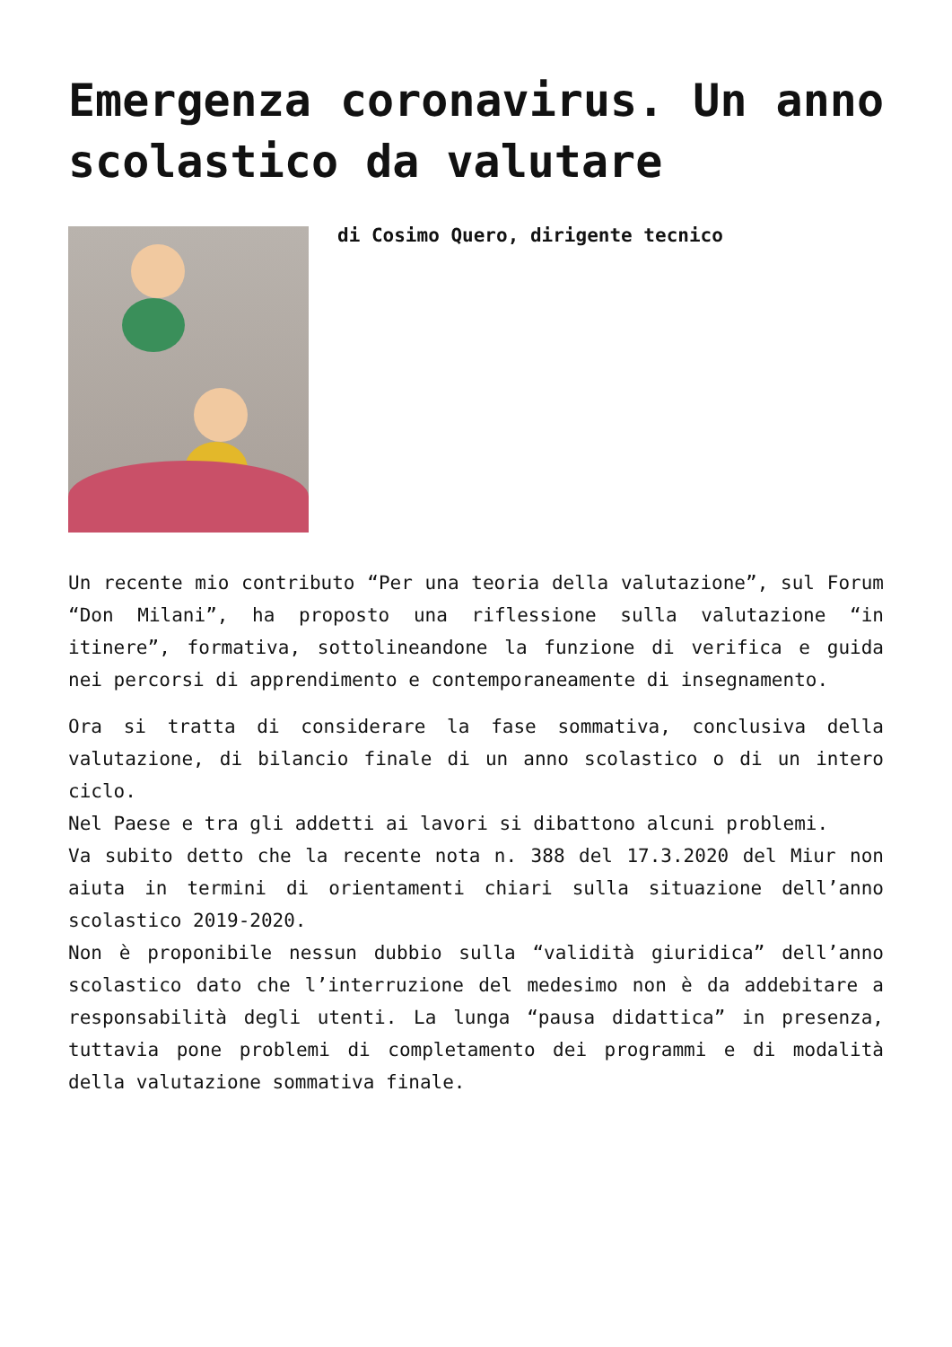Emergenza coronavirus. Un anno scolastico da valutare
di Cosimo Quero, dirigente tecnico
Un recente mio contributo “Per una teoria della valutazione”, sul Forum “Don Milani”, ha proposto una riflessione sulla valutazione “in itinere”, formativa, sottolineandone la funzione di verifica e guida nei percorsi di apprendimento e contemporaneamente di insegnamento.
Ora si tratta di considerare la fase sommativa, conclusiva della valutazione, di bilancio finale di un anno scolastico o di un intero ciclo.
Nel Paese e tra gli addetti ai lavori si dibattono alcuni problemi.
Va subito detto che la recente nota n. 388 del 17.3.2020 del Miur non aiuta in termini di orientamenti chiari sulla situazione dell’anno scolastico 2019-2020.
Non è proponibile nessun dubbio sulla “validità giuridica” dell’anno scolastico dato che l’interruzione del medesimo non è da addebitare a responsabilità degli utenti. La lunga “pausa didattica” in presenza, tuttavia pone problemi di completamento dei programmi e di modalità della valutazione sommativa finale.